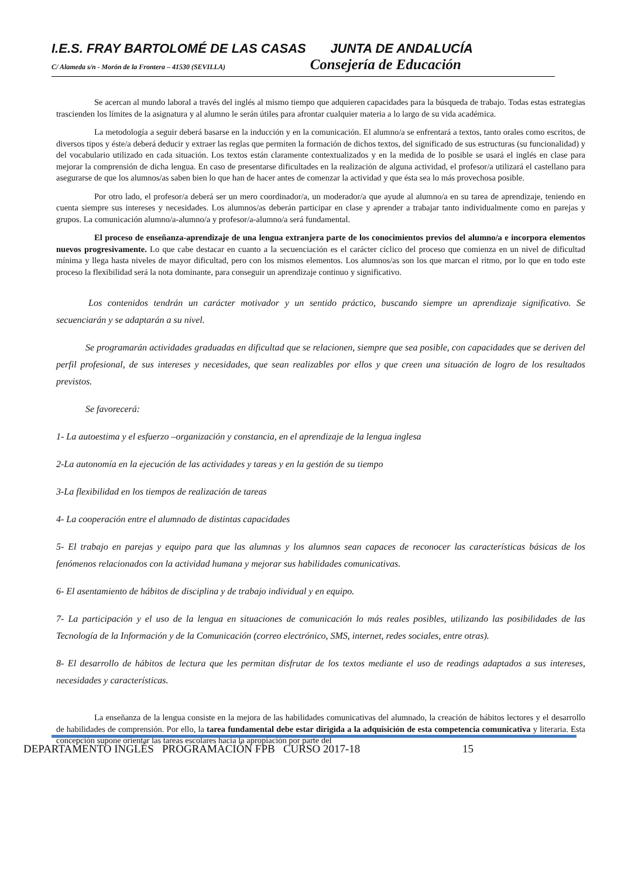I.E.S. FRAY BARTOLOMÉ DE LAS CASAS JUNTA DE ANDALUCÍA
C/ Alameda s/n - Morón de la Frontera – 41530 (SEVILLA) Consejería de Educación
Se acercan al mundo laboral a través del inglés al mismo tiempo que adquieren capacidades para la búsqueda de trabajo. Todas estas estrategias trascienden los límites de la asignatura y al alumno le serán útiles para afrontar cualquier materia a lo largo de su vida académica.
La metodología a seguir deberá basarse en la inducción y en la comunicación. El alumno/a se enfrentará a textos, tanto orales como escritos, de diversos tipos y éste/a deberá deducir y extraer las reglas que permiten la formación de dichos textos, del significado de sus estructuras (su funcionalidad) y del vocabulario utilizado en cada situación. Los textos están claramente contextualizados y en la medida de lo posible se usará el inglés en clase para mejorar la comprensión de dicha lengua. En caso de presentarse dificultades en la realización de alguna actividad, el profesor/a utilizará el castellano para asegurarse de que los alumnos/as saben bien lo que han de hacer antes de comenzar la actividad y que ésta sea lo más provechosa posible.
Por otro lado, el profesor/a deberá ser un mero coordinador/a, un moderador/a que ayude al alumno/a en su tarea de aprendizaje, teniendo en cuenta siempre sus intereses y necesidades. Los alumnos/as deberán participar en clase y aprender a trabajar tanto individualmente como en parejas y grupos. La comunicación alumno/a-alumno/a y profesor/a-alumno/a será fundamental.
El proceso de enseñanza-aprendizaje de una lengua extranjera parte de los conocimientos previos del alumno/a e incorpora elementos nuevos progresivamente. Lo que cabe destacar en cuanto a la secuenciación es el carácter cíclico del proceso que comienza en un nivel de dificultad mínima y llega hasta niveles de mayor dificultad, pero con los mismos elementos. Los alumnos/as son los que marcan el ritmo, por lo que en todo este proceso la flexibilidad será la nota dominante, para conseguir un aprendizaje continuo y significativo.
Los contenidos tendrán un carácter motivador y un sentido práctico, buscando siempre un aprendizaje significativo. Se secuenciarán y se adaptarán a su nivel.
Se programarán actividades graduadas en dificultad que se relacionen, siempre que sea posible, con capacidades que se deriven del perfil profesional, de sus intereses y necesidades, que sean realizables por ellos y que creen una situación de logro de los resultados previstos.
Se favorecerá:
1- La autoestima y el esfuerzo –organización y constancia, en el aprendizaje de la lengua inglesa
2-La autonomía en la ejecución de las actividades y tareas y en la gestión de su tiempo
3-La flexibilidad en los tiempos de realización de tareas
4- La cooperación entre el alumnado de distintas capacidades
5- El trabajo en parejas y equipo para que las alumnas y los alumnos sean capaces de reconocer las características básicas de los fenómenos relacionados con la actividad humana y mejorar sus habilidades comunicativas.
6- El asentamiento de hábitos de disciplina y de trabajo individual y en equipo.
7- La participación y el uso de la lengua en situaciones de comunicación lo más reales posibles, utilizando las posibilidades de las Tecnología de la Información y de la Comunicación (correo electrónico, SMS, internet, redes sociales, entre otras).
8- El desarrollo de hábitos de lectura que les permitan disfrutar de los textos mediante el uso de readings adaptados a sus intereses, necesidades y características.
La enseñanza de la lengua consiste en la mejora de las habilidades comunicativas del alumnado, la creación de hábitos lectores y el desarrollo de habilidades de comprensión. Por ello, la tarea fundamental debe estar dirigida a la adquisición de esta competencia comunicativa y literaria. Esta concepción supone orientar las tareas escolares hacia la apropiación por parte del
DEPARTAMENTO INGLÉS PROGRAMACIÓN FPB CURSO 2017-18 15